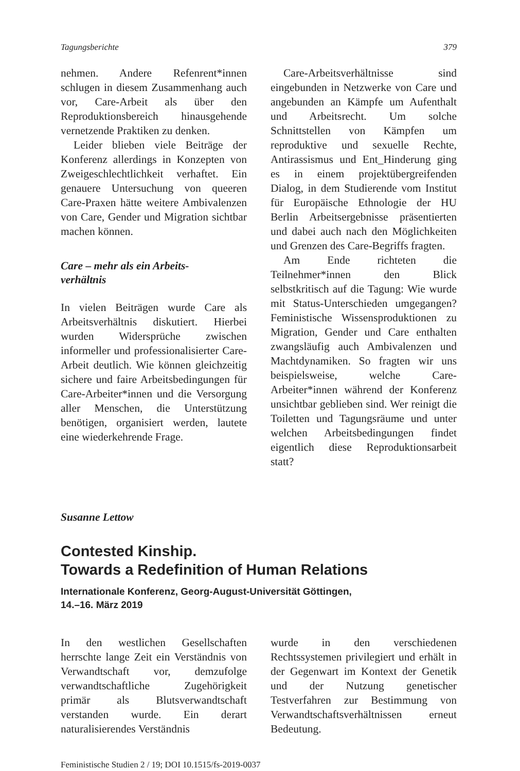Tagungsberichte 379
nehmen. Andere Refenrent*innen schlugen in diesem Zusammenhang auch vor, Care-Arbeit als über den Reproduktionsbereich hinausgehende vernetzende Praktiken zu denken.
Leider blieben viele Beiträge der Konferenz allerdings in Konzepten von Zweigeschlechtlichkeit verhaftet. Ein genauere Untersuchung von queeren Care-Praxen hätte weitere Ambivalenzen von Care, Gender und Migration sichtbar machen können.
Care – mehr als ein Arbeits-
verhältnis
In vielen Beiträgen wurde Care als Arbeitsverhältnis diskutiert. Hierbei wurden Widersprüche zwischen informeller und professionalisierter Care-Arbeit deutlich. Wie können gleichzeitig sichere und faire Arbeitsbedingungen für Care-Arbeiter*innen und die Versorgung aller Menschen, die Unterstützung benötigen, organisiert werden, lautete eine wiederkehrende Frage.
Care-Arbeitsverhältnisse sind eingebunden in Netzwerke von Care und angebunden an Kämpfe um Aufenthalt und Arbeitsrecht. Um solche Schnittstellen von Kämpfen um reproduktive und sexuelle Rechte, Antirassismus und Ent_Hinderung ging es in einem projektübergreifenden Dialog, in dem Studierende vom Institut für Europäische Ethnologie der HU Berlin Arbeitsergebnisse präsentierten und dabei auch nach den Möglichkeiten und Grenzen des Care-Begriffs fragten.
Am Ende richteten die Teilnehmer*innen den Blick selbstkritisch auf die Tagung: Wie wurde mit Status-Unterschieden umgegangen? Feministische Wissensproduktionen zu Migration, Gender und Care enthalten zwangsläufig auch Ambivalenzen und Machtdynamiken. So fragten wir uns beispielsweise, welche Care-Arbeiter*innen während der Konferenz unsichtbar geblieben sind. Wer reinigt die Toiletten und Tagungsräume und unter welchen Arbeitsbedingungen findet eigentlich diese Reproduktionsarbeit statt?
Susanne Lettow
Contested Kinship.
Towards a Redefinition of Human Relations
Internationale Konferenz, Georg-August-Universität Göttingen,
14.–16. März 2019
In den westlichen Gesellschaften herrschte lange Zeit ein Verständnis von Verwandtschaft vor, demzufolge verwandtschaftliche Zugehörigkeit primär als Blutsverwandtschaft verstanden wurde. Ein derart naturalisierendes Verständnis
wurde in den verschiedenen Rechtssystemen privilegiert und erhält in der Gegenwart im Kontext der Genetik und der Nutzung genetischer Testverfahren zur Bestimmung von Verwandtschaftsverhältnissen erneut Bedeutung.
Feministische Studien 2 / 19; DOI 10.1515/fs-2019-0037